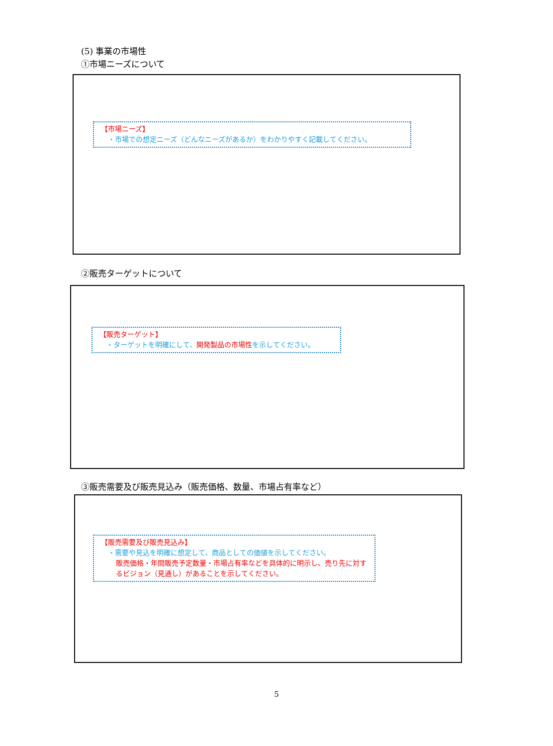(5) 事業の市場性
①市場ニーズについて
【市場ニーズ】
・市場での想定ニーズ（どんなニーズがあるか）をわかりやすく記載してください。
②販売ターゲットについて
【販売ターゲット】
・ターゲットを明確にして、開発製品の市場性 を示してください。
③販売需要及び販売見込み（販売価格、数量、市場占有率など）
【販売需要及び販売見込み】
・需要や見込を明確に想定して、商品としての価値を示してください。
販売価格・年間販売予定数量・市場占有率などを具体的に明示し、売り先に対するビジョン（見通し）があることを示してください。
5